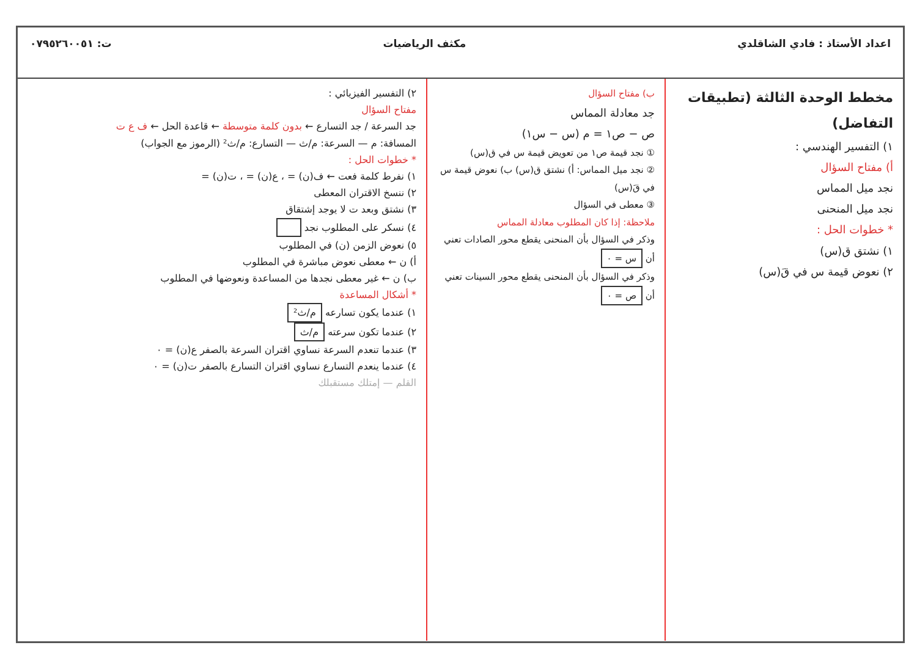اعداد الأستاذ : فادي الشاقلدي مكثف الرياضيات ت: ٠٧٩٥٢٦٠٠٥١
مخطط الوحدة الثالثة (تطبيقات التفاضل)
١) التفسير الهندسي :
أ) مفتاح السؤال
نجد ميل المماس
نجد ميل المنحنى
* خطوات الحل :
١) نشتق ق(س)
٢) نعوض قيمة س في قَ(س)
ب) مفتاح السؤال
جد معادلة المماس
ص − ص١ = م (س − س١)
① نجد قيمة ص١ من تعويض قيمة س في ق(س)
② نجد ميل المماس: أ) نشتق ق(س) ب) نعوض قيمة س في قَ(س)
③ معطى في السؤال
ملاحظة: إذا كان المطلوب معادلة المماس
وذكر في السؤال بأن المنحنى يقطع محور الصادات تعني أن س = ٠
وذكر في السؤال بأن المنحنى يقطع محور السينات تعني أن ص = ٠
٢) التفسير الفيزيائي :
مفتاح السؤال
جد السرعة / جد التسارع ← بدون كلمة متوسطة ← قاعدة الحل ← ف ع ت
المسافة: م — السرعة: م/ث — التسارع: م/ث² (الرموز مع الجواب)
* خطوات الحل :
١) نفرط كلمة فعت ← ف(ن) = ، ع(ن) = ، ت(ن) =
٢) ننسخ الاقتران المعطى
٣) نشتق وبعد ت لا يوجد إشتقاق
٤) نسكر على المطلوب نجد
٥) نعوض الزمن (ن) في المطلوب
أ) ن ← معطى نعوض مباشرة في المطلوب
ب) ن ← غير معطى نجدها من المساعدة ونعوضها في المطلوب
* أشكال المساعدة
١) عندما يكون تسارعه م/ث²
٢) عندما تكون سرعته م/ث
٣) عندما تنعدم السرعة نساوي اقتران السرعة بالصفر ع(ن) = ٠
٤) عندما ينعدم التسارع نساوي اقتران التسارع بالصفر ت(ن) = ٠
القلم — إمتلك مستقبلك